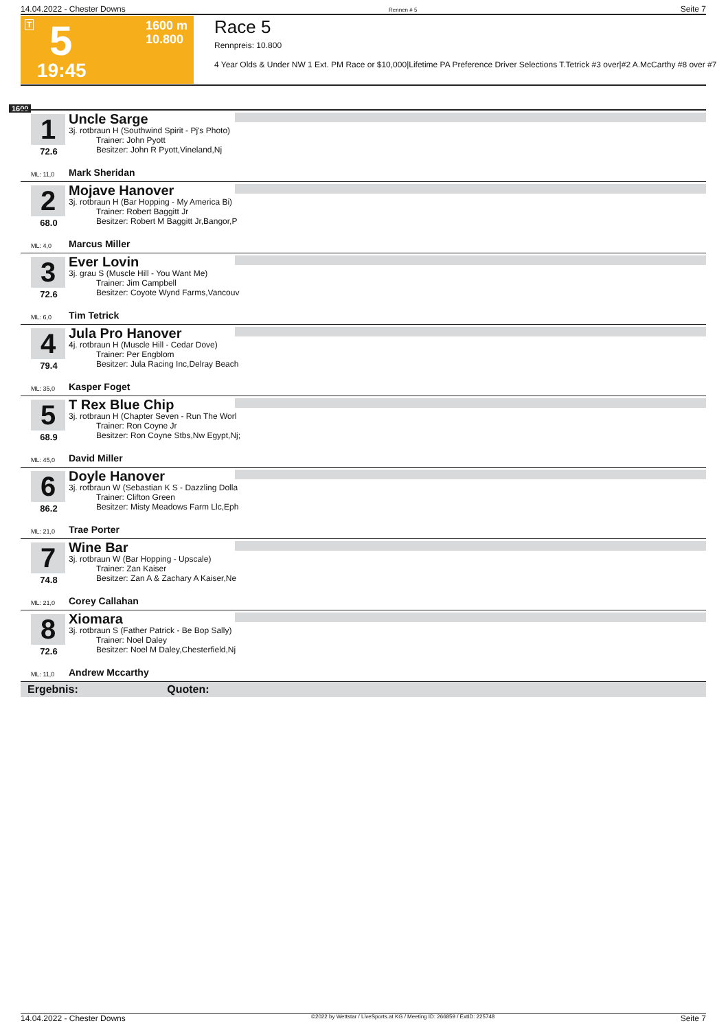14.04.2022 - Chester Downs Rennen # 5 Seite 7
T 5 1600 m
10.800
19:45
Race 5
Rennpreis: 10.800
4 Year Olds & Under NW 1 Ext. PM Race or $10,000|Lifetime PA Preference Driver Selections T.Tetrick #3 over|#2 A.McCarthy #8 over #7
1600
1
72.6
Uncle Sarge
3j. rotbraun H (Southwind Spirit - Pj's Photo)
Trainer: John Pyott
Besitzer: John R Pyott,Vineland,Nj
ML: 11,0 Mark Sheridan
2
68.0
Mojave Hanover
3j. rotbraun H (Bar Hopping - My America Bi)
Trainer: Robert Baggitt Jr
Besitzer: Robert M Baggitt Jr,Bangor,P
ML: 4,0 Marcus Miller
3
72.6
Ever Lovin
3j. grau S (Muscle Hill - You Want Me)
Trainer: Jim Campbell
Besitzer: Coyote Wynd Farms,Vancouv
ML: 6,0 Tim Tetrick
4
79.4
Jula Pro Hanover
4j. rotbraun H (Muscle Hill - Cedar Dove)
Trainer: Per Engblom
Besitzer: Jula Racing Inc,Delray Beach
ML: 35,0 Kasper Foget
5
68.9
T Rex Blue Chip
3j. rotbraun H (Chapter Seven - Run The Worl
Trainer: Ron Coyne Jr
Besitzer: Ron Coyne Stbs,Nw Egypt,Nj;
ML: 45,0 David Miller
6
86.2
Doyle Hanover
3j. rotbraun W (Sebastian K S - Dazzling Dolla
Trainer: Clifton Green
Besitzer: Misty Meadows Farm Llc,Eph
ML: 21,0 Trae Porter
7
74.8
Wine Bar
3j. rotbraun W (Bar Hopping - Upscale)
Trainer: Zan Kaiser
Besitzer: Zan A & Zachary A Kaiser,Ne
ML: 21,0 Corey Callahan
8
72.6
Xiomara
3j. rotbraun S (Father Patrick - Be Bop Sally)
Trainer: Noel Daley
Besitzer: Noel M Daley,Chesterfield,Nj
ML: 11,0 Andrew Mccarthy
Ergebnis: Quoten:
14.04.2022 - Chester Downs ©2022 by Wettstar / LiveSports.at KG / Meeting ID: 266859 / ExtID: 225748 Seite 7